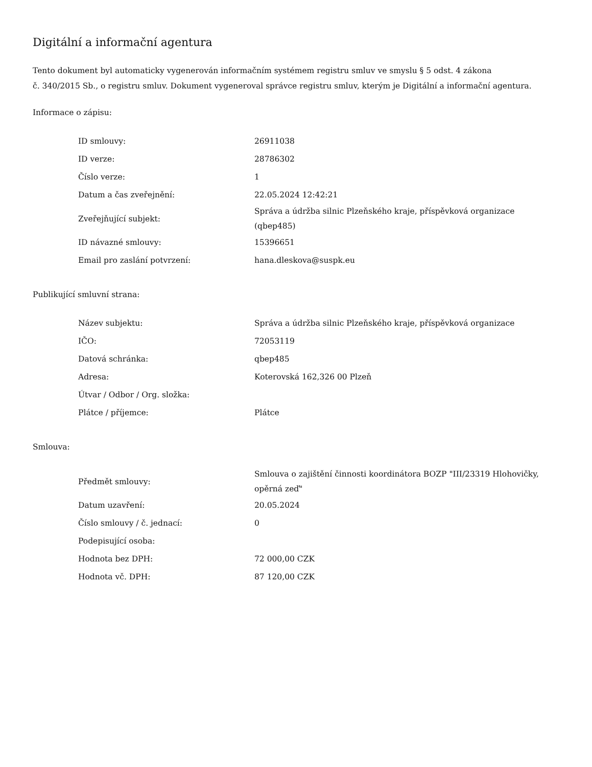Digitální a informační agentura
Tento dokument byl automaticky vygenerován informačním systémem registru smluv ve smyslu § 5 odst. 4 zákona
č. 340/2015 Sb., o registru smluv. Dokument vygeneroval správce registru smluv, kterým je Digitální a informační agentura.
Informace o zápisu:
| ID smlouvy: | 26911038 |
| ID verze: | 28786302 |
| Číslo verze: | 1 |
| Datum a čas zveřejnění: | 22.05.2024 12:42:21 |
| Zveřejňující subjekt: | Správa a údržba silnic Plzeňského kraje, příspěvková organizace (qbep485) |
| ID návazné smlouvy: | 15396651 |
| Email pro zaslání potvrzení: | hana.dleskova@suspk.eu |
Publikující smluvní strana:
| Název subjektu: | Správa a údržba silnic Plzeňského kraje, příspěvková organizace |
| IČO: | 72053119 |
| Datová schránka: | qbep485 |
| Adresa: | Koterovská 162,326 00 Plzeň |
| Útvar / Odbor / Org. složka: | |
| Plátce / příjemce: | Plátce |
Smlouva:
| Předmět smlouvy: | Smlouva o zajištění činnosti koordinátora BOZP "III/23319 Hlohovičky, opěrná zeď" |
| Datum uzavření: | 20.05.2024 |
| Číslo smlouvy / č. jednací: | 0 |
| Podepisující osoba: | |
| Hodnota bez DPH: | 72 000,00 CZK |
| Hodnota vč. DPH: | 87 120,00 CZK |